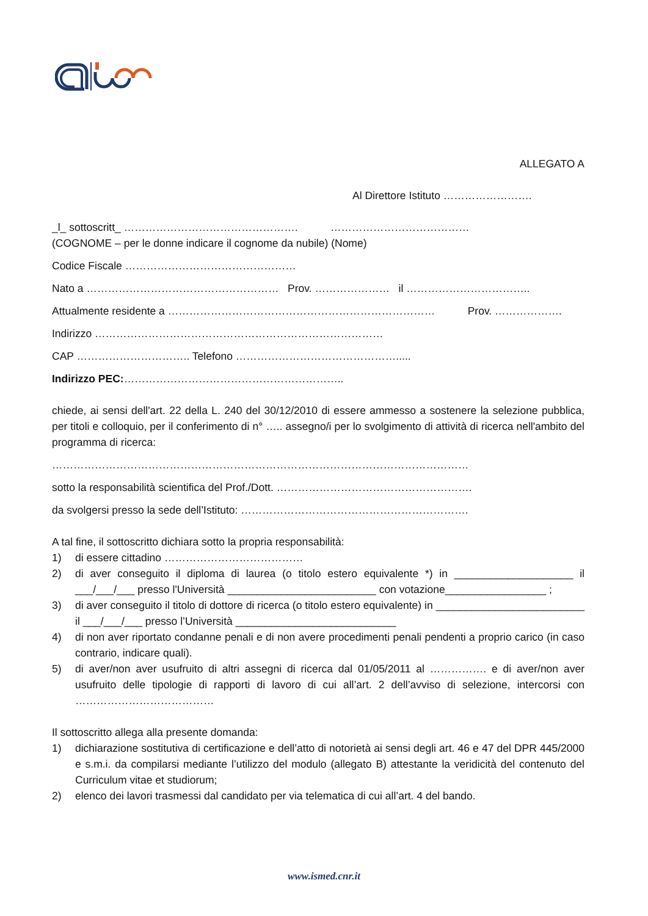ALLEGATO A
Al Direttore Istituto …………………….
_l_ sottoscritt_ …………………………………………. …………………………………
(COGNOME – per le donne indicare il cognome da nubile) (Nome)
Codice Fiscale …………………………………………
Nato a ……………………………………………… Prov. ………………… il ……………………………..
Attualmente residente a ………………………………………………………………… Prov. ……………….
Indirizzo ………………………………………………………………………
CAP ………………………….. Telefono ……………………………………….....
Indirizzo PEC:……………………………………………………..
chiede, ai sensi dell'art. 22 della L. 240 del 30/12/2010 di essere ammesso a sostenere la selezione pubblica, per titoli e colloquio, per il conferimento di n° ….. assegno/i per lo svolgimento di attività di ricerca nell'ambito del programma di ricerca:
………………………………………………………………………………………………………
sotto la responsabilità scientifica del Prof./Dott. ……………………………………………….
da svolgersi presso la sede dell’Istituto: ……………………………………………………….
A tal fine, il sottoscritto dichiara sotto la propria responsabilità:
1) di essere cittadino …………………………………
2) di aver conseguito il diploma di laurea (o titolo estero equivalente *) in ____________________ il ___/___/___ presso l'Università _________________________ con votazione_________________ ;
3) di aver conseguito il titolo di dottore di ricerca (o titolo estero equivalente) in _________________________ il ___/___/___ presso l’Università ___________________________
4) di non aver riportato condanne penali e di non avere procedimenti penali pendenti a proprio carico (in caso contrario, indicare quali).
5) di aver/non aver usufruito di altri assegni di ricerca dal 01/05/2011 al ……………. e di aver/non aver usufruito delle tipologie di rapporti di lavoro di cui all’art. 2 dell’avviso di selezione, intercorsi con …………………………………
Il sottoscritto allega alla presente domanda:
1) dichiarazione sostitutiva di certificazione e dell’atto di notorietà ai sensi degli art. 46 e 47 del DPR 445/2000 e s.m.i. da compilarsi mediante l’utilizzo del modulo (allegato B) attestante la veridicità del contenuto del Curriculum vitae et studiorum;
2) elenco dei lavori trasmessi dal candidato per via telematica di cui all’art. 4 del bando.
www.ismed.cnr.it